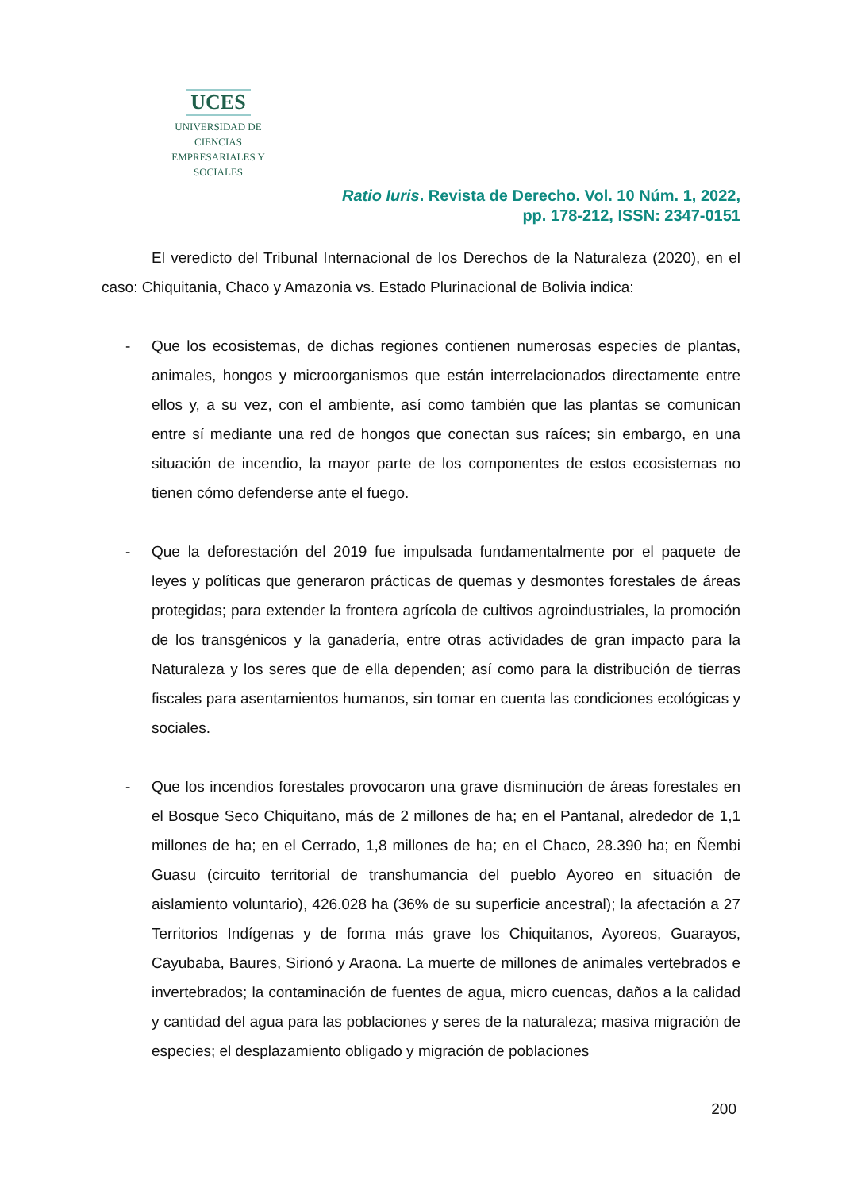UCES
UNIVERSIDAD DE CIENCIAS
EMPRESARIALES Y SOCIALES
Ratio Iuris. Revista de Derecho. Vol. 10 Núm. 1, 2022,
pp. 178-212, ISSN: 2347-0151
El veredicto del Tribunal Internacional de los Derechos de la Naturaleza (2020), en el caso: Chiquitania, Chaco y Amazonia vs. Estado Plurinacional de Bolivia indica:
- Que los ecosistemas, de dichas regiones contienen numerosas especies de plantas, animales, hongos y microorganismos que están interrelacionados directamente entre ellos y, a su vez, con el ambiente, así como también que las plantas se comunican entre sí mediante una red de hongos que conectan sus raíces; sin embargo, en una situación de incendio, la mayor parte de los componentes de estos ecosistemas no tienen cómo defenderse ante el fuego.
- Que la deforestación del 2019 fue impulsada fundamentalmente por el paquete de leyes y políticas que generaron prácticas de quemas y desmontes forestales de áreas protegidas; para extender la frontera agrícola de cultivos agroindustriales, la promoción de los transgénicos y la ganadería, entre otras actividades de gran impacto para la Naturaleza y los seres que de ella dependen; así como para la distribución de tierras fiscales para asentamientos humanos, sin tomar en cuenta las condiciones ecológicas y sociales.
- Que los incendios forestales provocaron una grave disminución de áreas forestales en el Bosque Seco Chiquitano, más de 2 millones de ha; en el Pantanal, alrededor de 1,1 millones de ha; en el Cerrado, 1,8 millones de ha; en el Chaco, 28.390 ha; en Ñembi Guasu (circuito territorial de transhumancia del pueblo Ayoreo en situación de aislamiento voluntario), 426.028 ha (36% de su superficie ancestral); la afectación a 27 Territorios Indígenas y de forma más grave los Chiquitanos, Ayoreos, Guarayos, Cayubaba, Baures, Sirionó y Araona. La muerte de millones de animales vertebrados e invertebrados; la contaminación de fuentes de agua, micro cuencas, daños a la calidad y cantidad del agua para las poblaciones y seres de la naturaleza; masiva migración de especies; el desplazamiento obligado y migración de poblaciones
200